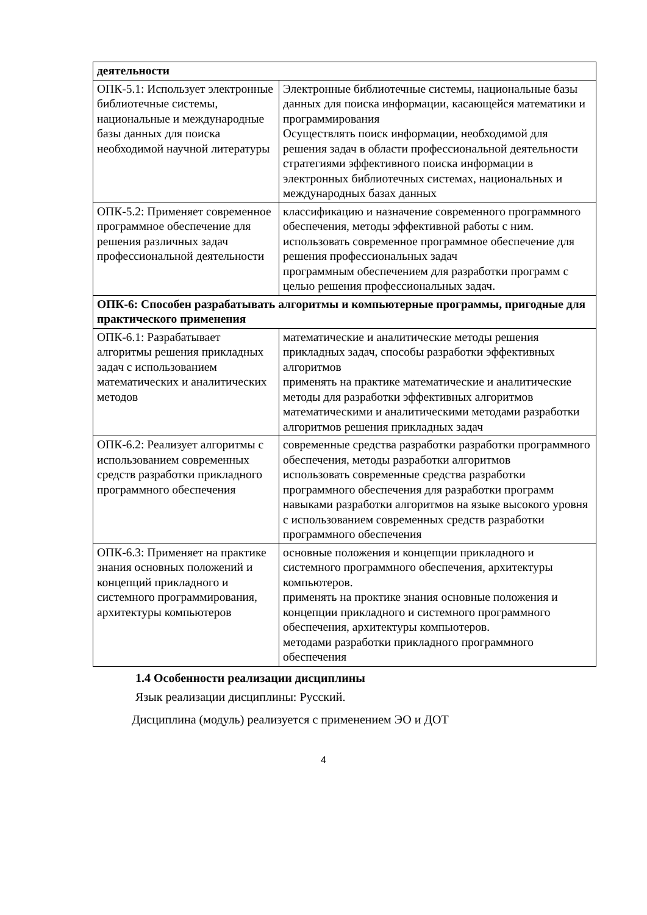| деятельности | |
| ОПК-5.1: Использует электронные библиотечные системы, национальные и международные базы данных для поиска необходимой научной литературы | Электронные библиотечные системы, национальные базы данных для поиска информации, касающейся математики и программирования Осуществлять поиск информации, необходимой для решения задач в области профессиональной деятельности стратегиями эффективного поиска информации в электронных библиотечных системах, национальных и международных базах данных |
| ОПК-5.2: Применяет современное программное обеспечение для решения различных задач профессиональной деятельности | классификацию и назначение современного программного обеспечения, методы эффективной работы с ним. использовать современное программное обеспечение для решения профессиональных задач программным обеспечением для разработки программ с целью решения профессиональных задач. |
| ОПК-6: Способен разрабатывать алгоритмы и компьютерные программы, пригодные для практического применения | |
| ОПК-6.1: Разрабатывает алгоритмы решения прикладных задач с использованием математических и аналитических методов | математические и аналитические методы решения прикладных задач, способы разработки эффективных алгоритмов применять на практике математические и аналитические методы для разработки эффективных алгоритмов математическими и аналитическими методами разработки алгоритмов решения прикладных задач |
| ОПК-6.2: Реализует алгоритмы с использованием современных средств разработки прикладного программного обеспечения | современные средства разработки разработки программного обеспечения, методы разработки алгоритмов использовать современные средства разработки программного обеспечения для разработки программ навыками разработки алгоритмов на языке высокого уровня с использованием современных средств разработки программного обеспечения |
| ОПК-6.3: Применяет на практике знания основных положений и концепций прикладного и системного программирования, архитектуры компьютеров | основные положения и концепции прикладного и системного программного обеспечения, архитектуры компьютеров. применять на проктике знания основные положения и концепции прикладного и системного программного обеспечения, архитектуры компьютеров. методами разработки прикладного программного обеспечения |
1.4 Особенности реализации дисциплины
Язык реализации дисциплины: Русский.
Дисциплина (модуль) реализуется с применением ЭО и ДОТ
4